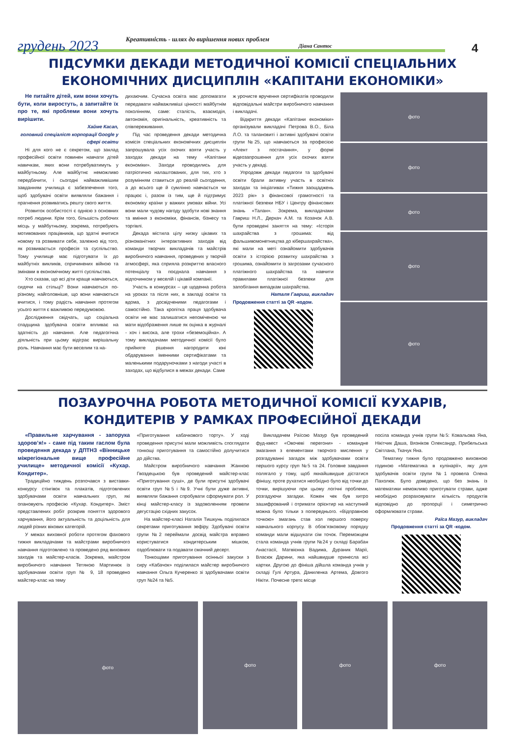грудень 2023
Креативність - шлях до вирішення нових проблем
Діана Сантос
4
ПІДСУМКИ ДЕКАДИ МЕТОДИЧНОЇ КОМІСІЇ СПЕЦІАЛЬНИХ ЕКОНОМІЧНИХ ДИСЦИПЛІН «КАПІТАНИ ЕКОНОМІКИ»
Не питайте дітей, ким вони хочуть бути, коли виростуть, а запитайте їх про те, які проблеми вони хочуть вирішити.
Хайме Касап,
головний спеціаліст корпорації Google у сфері освіти
Ні для кого не є секретом, що заклад професійної освіти повинен навчати дітей навичкам, яких вони потребуватимуть у майбутньому. Але майбутнє неможливо передбачити, і сьогодні найважливішим завданням училища є забезпечення того, щоб здобувачі освіти виявляли бажання і прагнення розвиватись решту свого життя.
Розвиток особистості є однією з основних потреб людини. Крім того, більшість робочих місць у майбутньому, зокрема, потребують мотивованих працівників, що здатні вчитися новому та розвивати себе, залежно від того, як розвивається професія та суспільство. Тому училище має підготувати їх до майбутніх викликів, спричинених війною та змінами в економічному житті суспільства.
Хто сказав, що всі діти краще навчаються, сидячи на стільці? Вони навчаються по-різному, найголовніше, що вони навчаються вчитися, і тому радість навчання протягом усього життя є важливою передумовою.
Дослідження свідчать, що соціальна спадщина здобувача освіти впливає на здатність до навчання. Але педагогічна діяльність при цьому відіграє вирішальну роль. Навчання має бути веселим та на-
дихаючим. Сучасна освіта має допомагати передавати найважливіші цінності майбутнім поколінням, саме: сталість, взаємодія, автономія, оригінальність, креативність та співпереживання.
Під час проведення декади методична комісія спеціальних економічних дисциплін запрошувала усіх охочих взяти участь у заходах декади на тему «Капітани економіки». Заходи проводились для патріотично налаштованих, для тих, хто з розумінням ставиться до реалій сьогодення, а до всього ще й сумлінно навчається чи працює і, разом із тим, ще й підтримує економіку країни у важких умовах війни. Усі вони мали чудову нагоду здобути нові знання та вміння з економіки, фінансів, бізнесу та торгівлі.
Декада містила цілу низку цікавих та різноманітних інтерактивних заходів від команди творчих викладачів та майстрів виробничого навчання, проведених у творчій атмосфері, яка сприяла розкриттю власного потенціалу та поєднала навчання з відпочинком у веселій і цікавій компанії.
Участь в конкурсах – це щоденна робота на уроках та після них, в закладі освіти та вдома, з досвідченими педагогами і самостійно. Така кропітка праця здобувача освіти не має залишатися непоміченою чи мати відображення лише як оцінка в журналі - хоч і висока, але трохи «беземоційна». А тому викладачами методичної комісії було прийняте рішення нагородити юні обдарування іменними сертифікатами та маленькими подаруночками з нагоди участі в заходах, що відбулися в межах декади. Саме
ж урочисте вручення сертифікатів проводили відповідальні майстри виробничого навчання і викладачі.
Відкриття декади «Капітани економіки» організували викладачі Петрова В.О., Біла Л.О. та талановиті і активні здобувачі освіти групи №25, що навчаються за професією «Агент з постачання», у формі відеозапрошення для усіх охочих взяти участь у декаді.
Упродовж декади педагоги та здобувачі освіти брали активну участь в освітніх заходах та ініціативах «Тижня заощаджень 2023 рік» з фінансової грамотності та платіжної безпеки НБУ і Центру фінансових знань «Талан». Зокрема, викладачами Гавриш Н.Л., Деркач А.М. та Козачок А.В. були проведені заняття на тему: «Історія шахрайства з грошима: від фальшивомонетництва до кібершахрайства», які мали на меті ознайомити здобувачів освіти з історією розвитку шахрайства з грошима, ознайомити із загрозами сучасного платіжного шахрайства та навчити правилами платіжної безпеки для запобігання випадкам шахрайства.
Наталя Гавриш, викладач
Продовження статті за QR -кодом.
фото
фото
фото
фото
фото
ПОЗАУРОЧНА РОБОТА МЕТОДИЧНОЇ КОМІСІЇ КУХАРІВ, КОНДИТЕРІВ У РАМКАХ ПРОФЕСІЙНОЇ ДЕКАДИ
«Правильне харчування - запорука здоров’я!» - саме під таким гаслом була проведення декада у ДПТНЗ «Вінницьке міжрегіональне вище професійне училище» методичної комісії «Кухар. Кондитер».
Традиційно тиждень розпочався з виставки-конкурсу стінгівок та плакатів, підготовлених здобувачами освіти навчальних груп, які опановують професію «Кухар. Кондитер». Зміст представлених робіт розкрив поняття здорового харчування, його актуальність та доцільність для людей різних вікових категорій.
У межах виховної роботи протягом фахового тижня викладачами та майстрами виробничого навчання підготовлено та проведено ряд виховних заходів та майстер-класів. Зокрема, майстром виробничого навчання Тетяною Мартинюк із здобувачами освіти груп № 9, 18 проведено майстер-клас на тему
«Приготування кабачкового торту». У ході проведення присутні мали можливість споглядати тонкощі приготування та самостійно долучитися до дійства.
Майстром виробничого навчання Жанною Гвоздецькою був проведений майстер-клас «Приготування суші», де були присутні здобувачі освіти груп №5 і №9. Учні були дуже активні, виявляли бажання спробувати сформувати рол. У кінці майстер-класу із задоволенням провели дегустацію східних закусок.
На майстер-класі Наталія Тишкунь поділилася секретами приготування зефіру. Здобувачі освіти групи №2 переймали досвід майстра вправно користуватися кондитерським мішком, оздоблювати та подавати смачний десерт.
Тонкощами приготування осінньої закуски з сиру «Кабачок» поділилася майстер виробничого навчання Ольга Кучеренко зі здобувачами освіти груп №24 та №5.
Викладачем Раїсою Мазур був проведений фуд-квест «Овочеві перегони» - командне змагання з елементами творчого мислення у розгадуванні загадок між здобувачами освіти першого курсу груп №5 та 24. Головне завдання полягало у тому, щоб якнайшвидше дістатися фінішу, проте рухатися необхідно було від точки до точки, вирішуючи при цьому логічні проблеми, розгадуючи загадки. Кожен чек був хитро зашифрований і отримати орієнтир на наступний можна було тільки з попереднього. «Відправною точкою» змагань став хол першого поверху навчального корпусу. В обов’язковому порядку команди мали відшукати сім точок. Переможцем стала команда учнів групи №24 у складі Барабан Анастасії, Матвієнка Вадима, Дураник Марії, Власюк Дарини, яка найшвидше принесла всі картки. Другою до фініша дійшла команда учнів у складі Гулі Артура, Даниленка Артема, Довгого Нікіти. Почесне третє місце
посіла команда учнів групи №5: Ковальова Яна, Нікітчик Даша, Вязніков Олександр, Прибельська Світлана, Ткачук Яна.
Тематику тижня було продовжено виховною годиною «Математика в кулінарії», яку для здобувачів освіти групи №1 провела Олена Пахолюк. Було доведено, що без знань із математики неможливо приготувати страви, адже необхідно розраховувати кількість продуктів відповідно до пропорції і симетрично оформлювати страви.
Раїса Мазур, викладач
Продовження статті за QR -кодом.
фото
фото фото фото